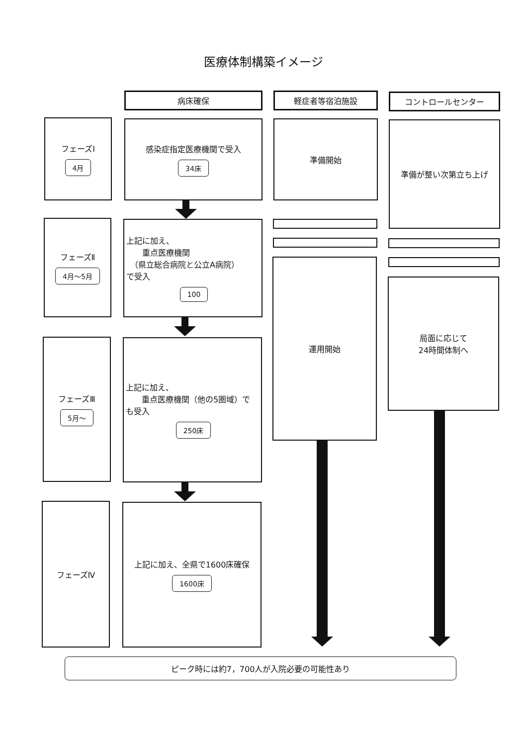医療体制構築イメージ
病床確保 軽症者等宿泊施設 コントロールセンター
フェーズⅠ
4月
感染症指定医療機関で受入
34床
準備開始 準備が整い次第立ち上げ
フェーズⅡ
4月～5月
上記に加え、
　　重点医療機関
　（県立総合病院と公立A病院）
で受入
100
フェーズⅢ
5月～
上記に加え、
　　重点医療機関（他の5圏域）で
も受入
250床
運用開始
局面に応じて
24時間体制へ
フェーズⅣ
上記に加え、全県で1600床確保
1600床
ピーク時には約7，700人が入院必要の可能性あり